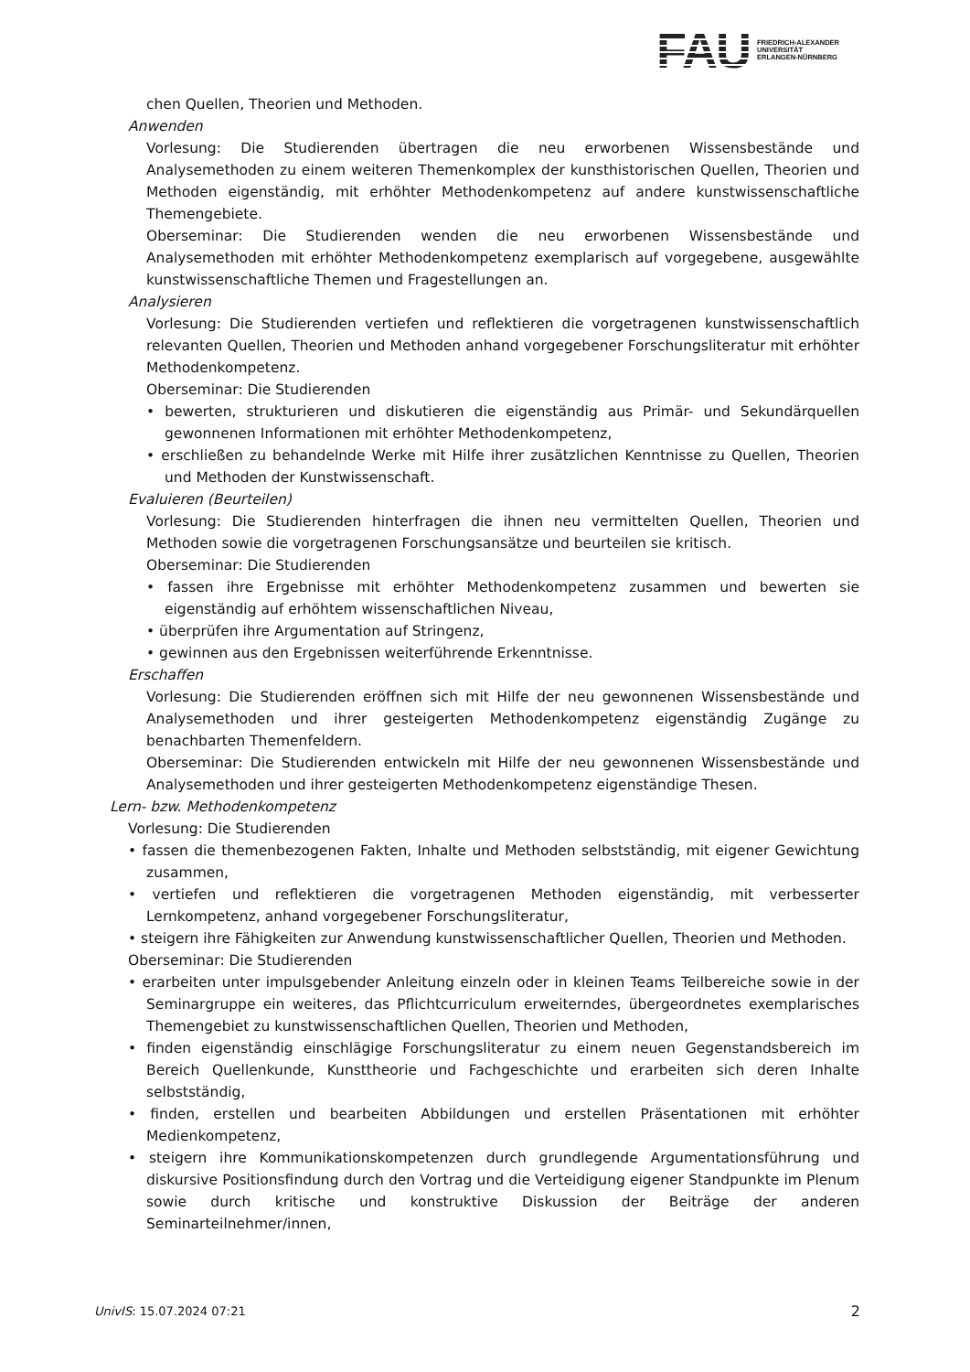FAU
FRIEDRICH-ALEXANDER
UNIVERSITÄT
ERLANGEN-NÜRNBERG
chen Quellen, Theorien und Methoden.
Anwenden
Vorlesung: Die Studierenden übertragen die neu erworbenen Wissensbestände und Analysemethoden zu einem weiteren Themenkomplex der kunsthistorischen Quellen, Theorien und Methoden eigenständig, mit erhöhter Methodenkompetenz auf andere kunstwissenschaftliche Themengebiete.
Oberseminar: Die Studierenden wenden die neu erworbenen Wissensbestände und Analysemethoden mit erhöhter Methodenkompetenz exemplarisch auf vorgegebene, ausgewählte kunstwissenschaftliche Themen und Fragestellungen an.
Analysieren
Vorlesung: Die Studierenden vertiefen und reflektieren die vorgetragenen kunstwissenschaftlich relevanten Quellen, Theorien und Methoden anhand vorgegebener Forschungsliteratur mit erhöhter Methodenkompetenz.
Oberseminar: Die Studierenden
• bewerten, strukturieren und diskutieren die eigenständig aus Primär- und Sekundärquellen gewonnenen Informationen mit erhöhter Methodenkompetenz,
• erschließen zu behandelnde Werke mit Hilfe ihrer zusätzlichen Kenntnisse zu Quellen, Theorien und Methoden der Kunstwissenschaft.
Evaluieren (Beurteilen)
Vorlesung: Die Studierenden hinterfragen die ihnen neu vermittelten Quellen, Theorien und Methoden sowie die vorgetragenen Forschungsansätze und beurteilen sie kritisch.
Oberseminar: Die Studierenden
• fassen ihre Ergebnisse mit erhöhter Methodenkompetenz zusammen und bewerten sie eigenständig auf erhöhtem wissenschaftlichen Niveau,
• überprüfen ihre Argumentation auf Stringenz,
• gewinnen aus den Ergebnissen weiterführende Erkenntnisse.
Erschaffen
Vorlesung: Die Studierenden eröffnen sich mit Hilfe der neu gewonnenen Wissensbestände und Analysemethoden und ihrer gesteigerten Methodenkompetenz eigenständig Zugänge zu benachbarten Themenfeldern.
Oberseminar: Die Studierenden entwickeln mit Hilfe der neu gewonnenen Wissensbestände und Analysemethoden und ihrer gesteigerten Methodenkompetenz eigenständige Thesen.
Lern- bzw. Methodenkompetenz
Vorlesung: Die Studierenden
• fassen die themenbezogenen Fakten, Inhalte und Methoden selbstständig, mit eigener Gewichtung zusammen,
• vertiefen und reflektieren die vorgetragenen Methoden eigenständig, mit verbesserter Lernkompetenz, anhand vorgegebener Forschungsliteratur,
• steigern ihre Fähigkeiten zur Anwendung kunstwissenschaftlicher Quellen, Theorien und Methoden.
Oberseminar: Die Studierenden
• erarbeiten unter impulsgebender Anleitung einzeln oder in kleinen Teams Teilbereiche sowie in der Seminargruppe ein weiteres, das Pflichtcurriculum erweiterndes, übergeordnetes exemplarisches Themengebiet zu kunstwissenschaftlichen Quellen, Theorien und Methoden,
• finden eigenständig einschlägige Forschungsliteratur zu einem neuen Gegenstandsbereich im Bereich Quellenkunde, Kunsttheorie und Fachgeschichte und erarbeiten sich deren Inhalte selbstständig,
• finden, erstellen und bearbeiten Abbildungen und erstellen Präsentationen mit erhöhter Medienkompetenz,
• steigern ihre Kommunikationskompetenzen durch grundlegende Argumentationsführung und diskursive Positionsfindung durch den Vortrag und die Verteidigung eigener Standpunkte im Plenum sowie durch kritische und konstruktive Diskussion der Beiträge der anderen Seminarteilnehmer/innen,
UnivIS: 15.07.2024 07:21 2